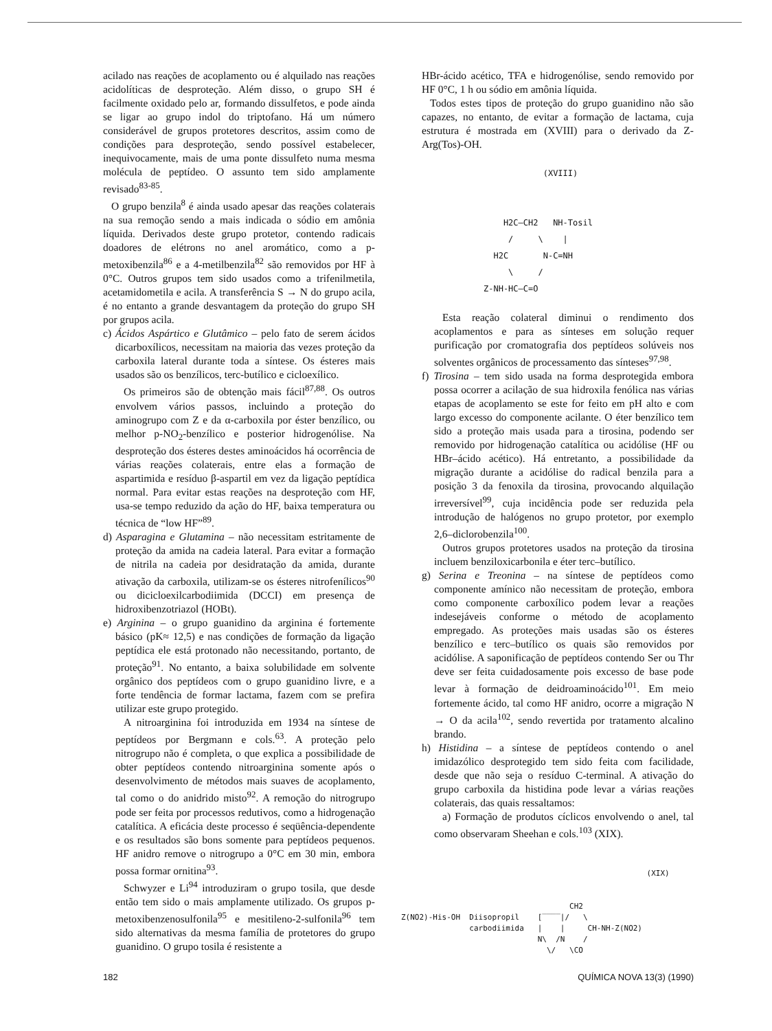acilado nas reações de acoplamento ou é alquilado nas reações acidolíticas de desproteção. Além disso, o grupo SH é facilmente oxidado pelo ar, formando dissulfetos, e pode ainda se ligar ao grupo indol do triptofano. Há um número considerável de grupos protetores descritos, assim como de condições para desproteção, sendo possível estabelecer, inequivocamente, mais de uma ponte dissulfeto numa mesma molécula de peptídeo. O assunto tem sido amplamente revisado<sup>83-85</sup>.
O grupo benzila<sup>8</sup> é ainda usado apesar das reações colaterais na sua remoção sendo a mais indicada o sódio em amônia líquida. Derivados deste grupo protetor, contendo radicais doadores de elétrons no anel aromático, como a p-metoxibenzila<sup>86</sup> e a 4-metilbenzila<sup>82</sup> são removidos por HF à 0°C. Outros grupos tem sido usados como a trifenilmetila, acetamidometila e acila. A transferência S → N do grupo acila, é no entanto a grande desvantagem da proteção do grupo SH por grupos acila.
c) Ácidos Aspártico e Glutâmico – pelo fato de serem ácidos dicarboxílicos, necessitam na maioria das vezes proteção da carboxila lateral durante toda a síntese. Os ésteres mais usados são os benzílicos, terc-butílico e cicloexílico.
Os primeiros são de obtenção mais fácil<sup>87,88</sup>. Os outros envolvem vários passos, incluindo a proteção do aminogrupo com Z e da α-carboxila por éster benzílico, ou melhor p-NO<sub>2</sub>-benzílico e posterior hidrogenólise. Na desproteção dos ésteres destes aminoácidos há ocorrência de várias reações colaterais, entre elas a formação de aspartimida e resíduo β-aspartil em vez da ligação peptídica normal. Para evitar estas reações na desproteção com HF, usa-se tempo reduzido da ação do HF, baixa temperatura ou técnica de “low HF”<sup>89</sup>.
d) Asparagina e Glutamina – não necessitam estritamente de proteção da amida na cadeia lateral. Para evitar a formação de nitrila na cadeia por desidratação da amida, durante ativação da carboxila, utilizam-se os ésteres nitrofenílicos<sup>90</sup> ou dicicloexilcarbodiimida (DCCI) em presença de hidroxibenzotriazol (HOBt).
e) Arginina – o grupo guanidino da arginina é fortemente básico (pK≈ 12,5) e nas condições de formação da ligação peptídica ele está protonado não necessitando, portanto, de proteção<sup>91</sup>. No entanto, a baixa solubilidade em solvente orgânico dos peptídeos com o grupo guanidino livre, e a forte tendência de formar lactama, fazem com se prefira utilizar este grupo protegido.
A nitroarginina foi introduzida em 1934 na síntese de peptídeos por Bergmann e cols.<sup>63</sup>. A proteção pelo nitrogrupo não é completa, o que explica a possibilidade de obter peptídeos contendo nitroarginina somente após o desenvolvimento de métodos mais suaves de acoplamento, tal como o do anidrido misto<sup>92</sup>. A remoção do nitrogrupo pode ser feita por processos redutivos, como a hidrogenação catalítica. A eficácia deste processo é seqüência-dependente e os resultados são bons somente para peptídeos pequenos. HF anidro remove o nitrogrupo a 0°C em 30 min, embora possa formar ornitina<sup>93</sup>.
Schwyzer e Li<sup>94</sup> introduziram o grupo tosila, que desde então tem sido o mais amplamente utilizado. Os grupos p-metoxibenzenosulfonila<sup>95</sup> e mesitileno-2-sulfonila<sup>96</sup> tem sido alternativas da mesma família de protetores do grupo guanidino. O grupo tosila é resistente a
HBr-ácido acético, TFA e hidrogenólise, sendo removido por HF 0°C, 1 h ou sódio em amônia líquida.
Todos estes tipos de proteção do grupo guanidino não são capazes, no entanto, de evitar a formação de lactama, cuja estrutura é mostrada em (XVIII) para o derivado da Z-Arg(Tos)-OH.
(XVIII) H2C—CH2 NH-Tosil / \ | H2C N-C=NH \ / Z-NH-HC—C=O
Esta reação colateral diminui o rendimento dos acoplamentos e para as sínteses em solução requer purificação por cromatografia dos peptídeos solúveis nos solventes orgânicos de processamento das sínteses<sup>97,98</sup>.
f) Tirosina – tem sido usada na forma desprotegida embora possa ocorrer a acilação de sua hidroxila fenólica nas várias etapas de acoplamento se este for feito em pH alto e com largo excesso do componente acilante. O éter benzílico tem sido a proteção mais usada para a tirosina, podendo ser removido por hidrogenação catalítica ou acidólise (HF ou HBr–ácido acético). Há entretanto, a possibilidade da migração durante a acidólise do radical benzila para a posição 3 da fenoxila da tirosina, provocando alquilação irreversível<sup>99</sup>, cuja incidência pode ser reduzida pela introdução de halógenos no grupo protetor, por exemplo 2,6–diclorobenzila<sup>100</sup>.
Outros grupos protetores usados na proteção da tirosina incluem benziloxicarbonila e éter terc–butílico.
g) Serina e Treonina – na síntese de peptídeos como componente amínico não necessitam de proteção, embora como componente carboxílico podem levar a reações indesejáveis conforme o método de acoplamento empregado. As proteções mais usadas são os ésteres benzílico e terc–butílico os quais são removidos por acidólise. A saponificação de peptídeos contendo Ser ou Thr deve ser feita cuidadosamente pois excesso de base pode levar à formação de deidroaminoácido<sup>101</sup>. Em meio fortemente ácido, tal como HF anidro, ocorre a migração N → O da acila<sup>102</sup>, sendo revertida por tratamento alcalino brando.
h) Histidina – a síntese de peptídeos contendo o anel imidazólico desprotegido tem sido feita com facilidade, desde que não seja o resíduo C-terminal. A ativação do grupo carboxila da histidina pode levar a várias reações colaterais, das quais ressaltamos:
a) Formação de produtos cíclicos envolvendo o anel, tal como observaram Sheehan e cols.<sup>103</sup> (XIX).
(XIX) CH2 Z(NO2)-His-OH Diisopropil [‾‾‾‾|/ \ carbodiimida | | CH-NH-Z(NO2) N\ /N / \/ \CO
182 QUÍMICA NOVA 13(3) (1990)